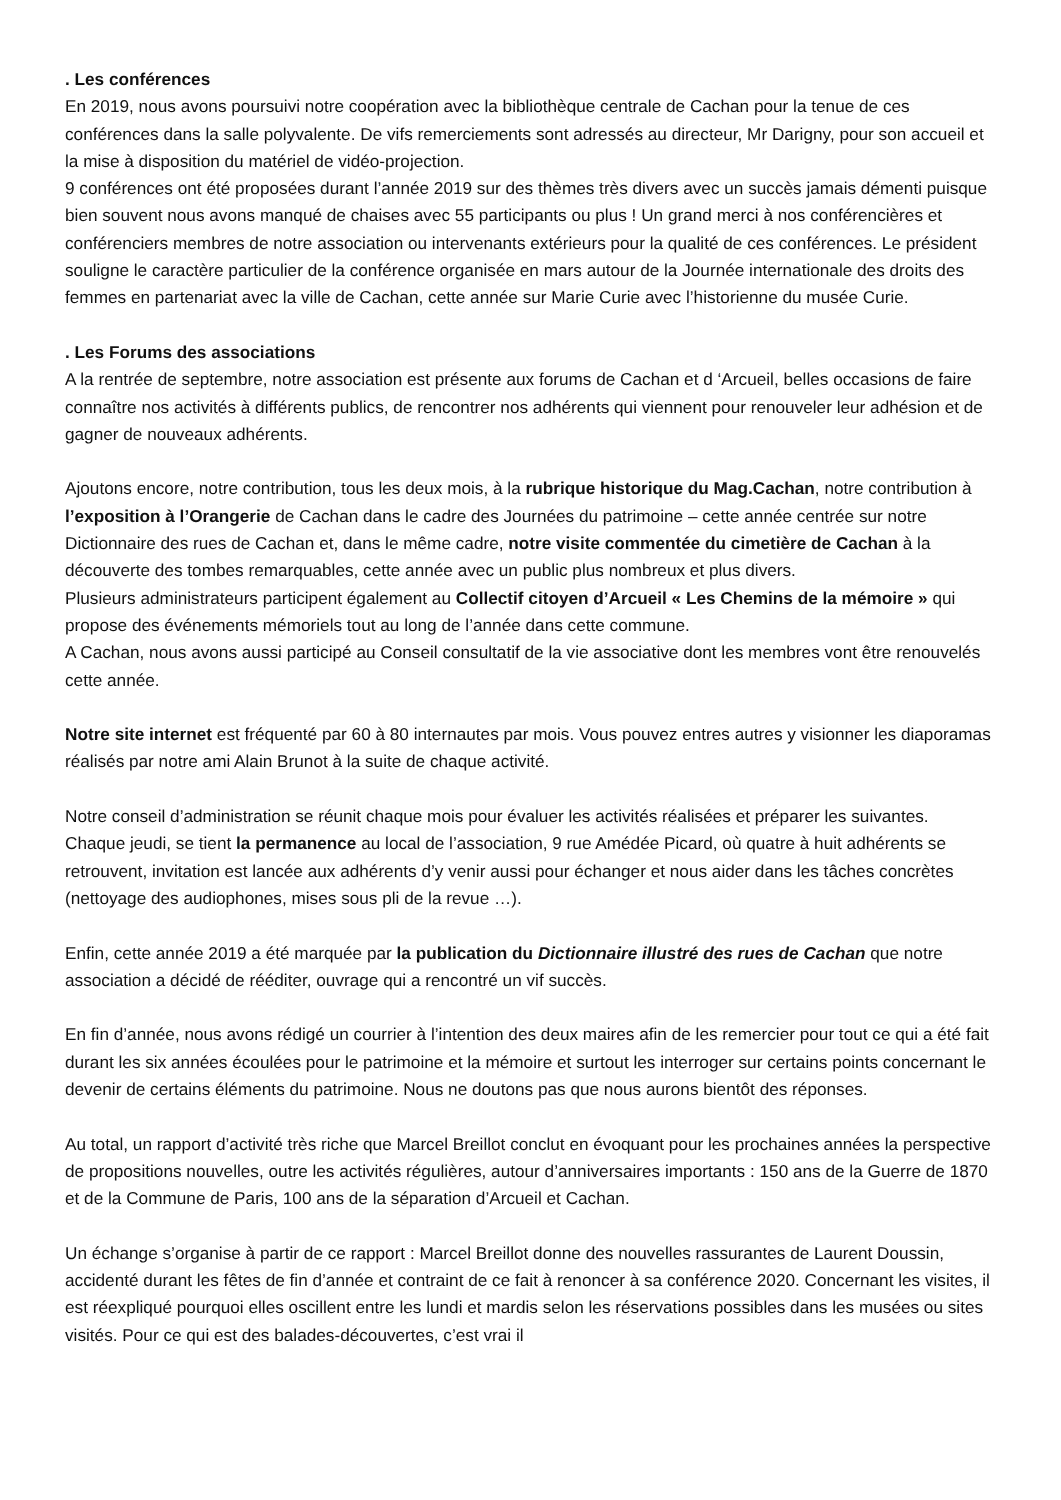. Les conférences
En 2019, nous avons poursuivi notre coopération avec la bibliothèque centrale de Cachan pour la tenue de ces conférences dans la salle polyvalente. De vifs remerciements sont adressés au directeur, Mr Darigny, pour son accueil et la mise à disposition du matériel de vidéo-projection.
9 conférences ont été proposées durant l’année 2019 sur des thèmes très divers avec un succès jamais démenti puisque bien souvent nous avons manqué de chaises avec 55 participants ou plus ! Un grand merci à nos conférencières et conférenciers membres de notre association ou intervenants extérieurs pour la qualité de ces conférences. Le président souligne le caractère particulier de la conférence organisée en mars autour de la Journée internationale des droits des femmes en partenariat avec la ville de Cachan, cette année sur Marie Curie avec l’historienne du musée Curie.
. Les Forums des associations
A la rentrée de septembre, notre association est présente aux forums de Cachan et d ‘Arcueil, belles occasions de faire connaître nos activités à différents publics, de rencontrer nos adhérents qui viennent pour renouveler leur adhésion et de gagner de nouveaux adhérents.
Ajoutons encore, notre contribution, tous les deux mois, à la rubrique historique du Mag.Cachan, notre contribution à l’exposition à l’Orangerie de Cachan dans le cadre des Journées du patrimoine – cette année centrée sur notre Dictionnaire des rues de Cachan et, dans le même cadre, notre visite commentée du cimetière de Cachan à la découverte des tombes remarquables, cette année avec un public plus nombreux et plus divers.
Plusieurs administrateurs participent également au Collectif citoyen d’Arcueil « Les Chemins de la mémoire » qui propose des événements mémoriels tout au long de l’année dans cette commune.
A Cachan, nous avons aussi participé au Conseil consultatif de la vie associative dont les membres vont être renouvelés cette année.
Notre site internet est fréquenté par 60 à 80 internautes par mois. Vous pouvez entres autres y visionner les diaporamas réalisés par notre ami Alain Brunot à la suite de chaque activité.
Notre conseil d’administration se réunit chaque mois pour évaluer les activités réalisées et préparer les suivantes.
Chaque jeudi, se tient la permanence au local de l’association, 9 rue Amédée Picard, où quatre à huit adhérents se retrouvent, invitation est lancée aux adhérents d’y venir aussi pour échanger et nous aider dans les tâches concrètes (nettoyage des audiophones, mises sous pli de la revue …).
Enfin, cette année 2019 a été marquée par la publication du Dictionnaire illustré des rues de Cachan que notre association a décidé de rééditer, ouvrage qui a rencontré un vif succès.
En fin d’année, nous avons rédigé un courrier à l’intention des deux maires afin de les remercier pour tout ce qui a été fait durant les six années écoulées pour le patrimoine et la mémoire et surtout les interroger sur certains points concernant le devenir de certains éléments du patrimoine. Nous ne doutons pas que nous aurons bientôt des réponses.
Au total, un rapport d’activité très riche que Marcel Breillot conclut en évoquant pour les prochaines années la perspective de propositions nouvelles, outre les activités régulières, autour d’anniversaires importants : 150 ans de la Guerre de 1870 et de la Commune de Paris, 100 ans de la séparation d’Arcueil et Cachan.
Un échange s’organise à partir de ce rapport : Marcel Breillot donne des nouvelles rassurantes de Laurent Doussin, accidenté durant les fêtes de fin d’année et contraint de ce fait à renoncer à sa conférence 2020. Concernant les visites, il est réexpliqué pourquoi elles oscillent entre les lundi et mardis selon les réservations possibles dans les musées ou sites visités. Pour ce qui est des balades-découvertes, c’est vrai il